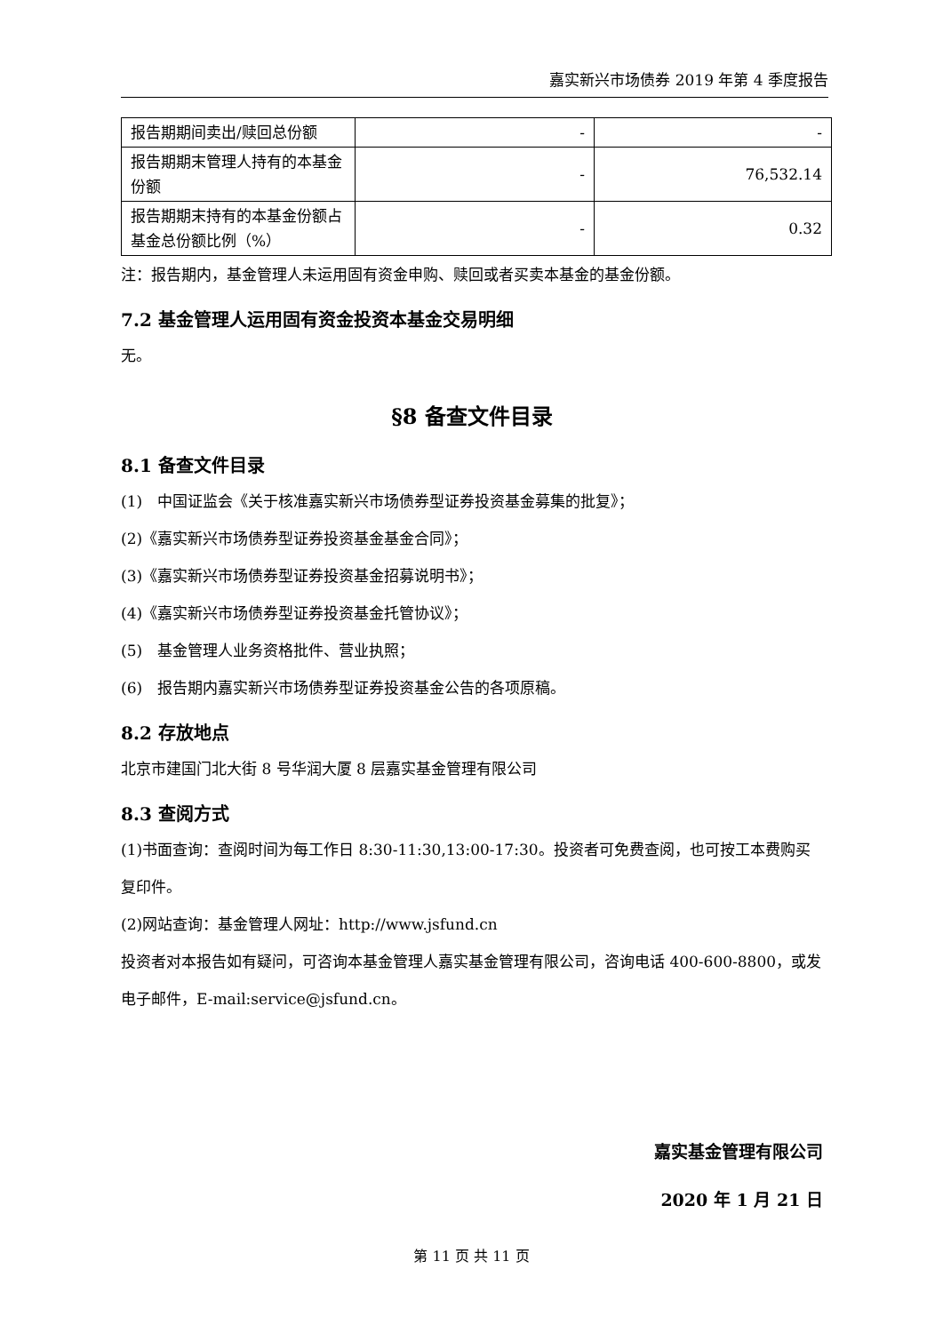嘉实新兴市场债券 2019 年第 4 季度报告
| 报告期期间卖出/赎回总份额 | - | - |
| 报告期期末管理人持有的本基金份额 | - | 76,532.14 |
| 报告期期末持有的本基金份额占基金总份额比例（%） | - | 0.32 |
注：报告期内，基金管理人未运用固有资金申购、赎回或者买卖本基金的基金份额。
7.2 基金管理人运用固有资金投资本基金交易明细
无。
§8 备查文件目录
8.1 备查文件目录
(1)　中国证监会《关于核准嘉实新兴市场债券型证券投资基金募集的批复》；
(2)《嘉实新兴市场债券型证券投资基金基金合同》；
(3)《嘉实新兴市场债券型证券投资基金招募说明书》；
(4)《嘉实新兴市场债券型证券投资基金托管协议》；
(5)　基金管理人业务资格批件、营业执照；
(6)　报告期内嘉实新兴市场债券型证券投资基金公告的各项原稿。
8.2 存放地点
北京市建国门北大街 8 号华润大厦 8 层嘉实基金管理有限公司
8.3 查阅方式
(1)书面查询：查阅时间为每工作日 8:30-11:30,13:00-17:30。投资者可免费查阅，也可按工本费购买复印件。
(2)网站查询：基金管理人网址：http://www.jsfund.cn
投资者对本报告如有疑问，可咨询本基金管理人嘉实基金管理有限公司，咨询电话 400-600-8800，或发电子邮件，E-mail:service@jsfund.cn。
嘉实基金管理有限公司
2020 年 1 月 21 日
第 11 页 共 11 页